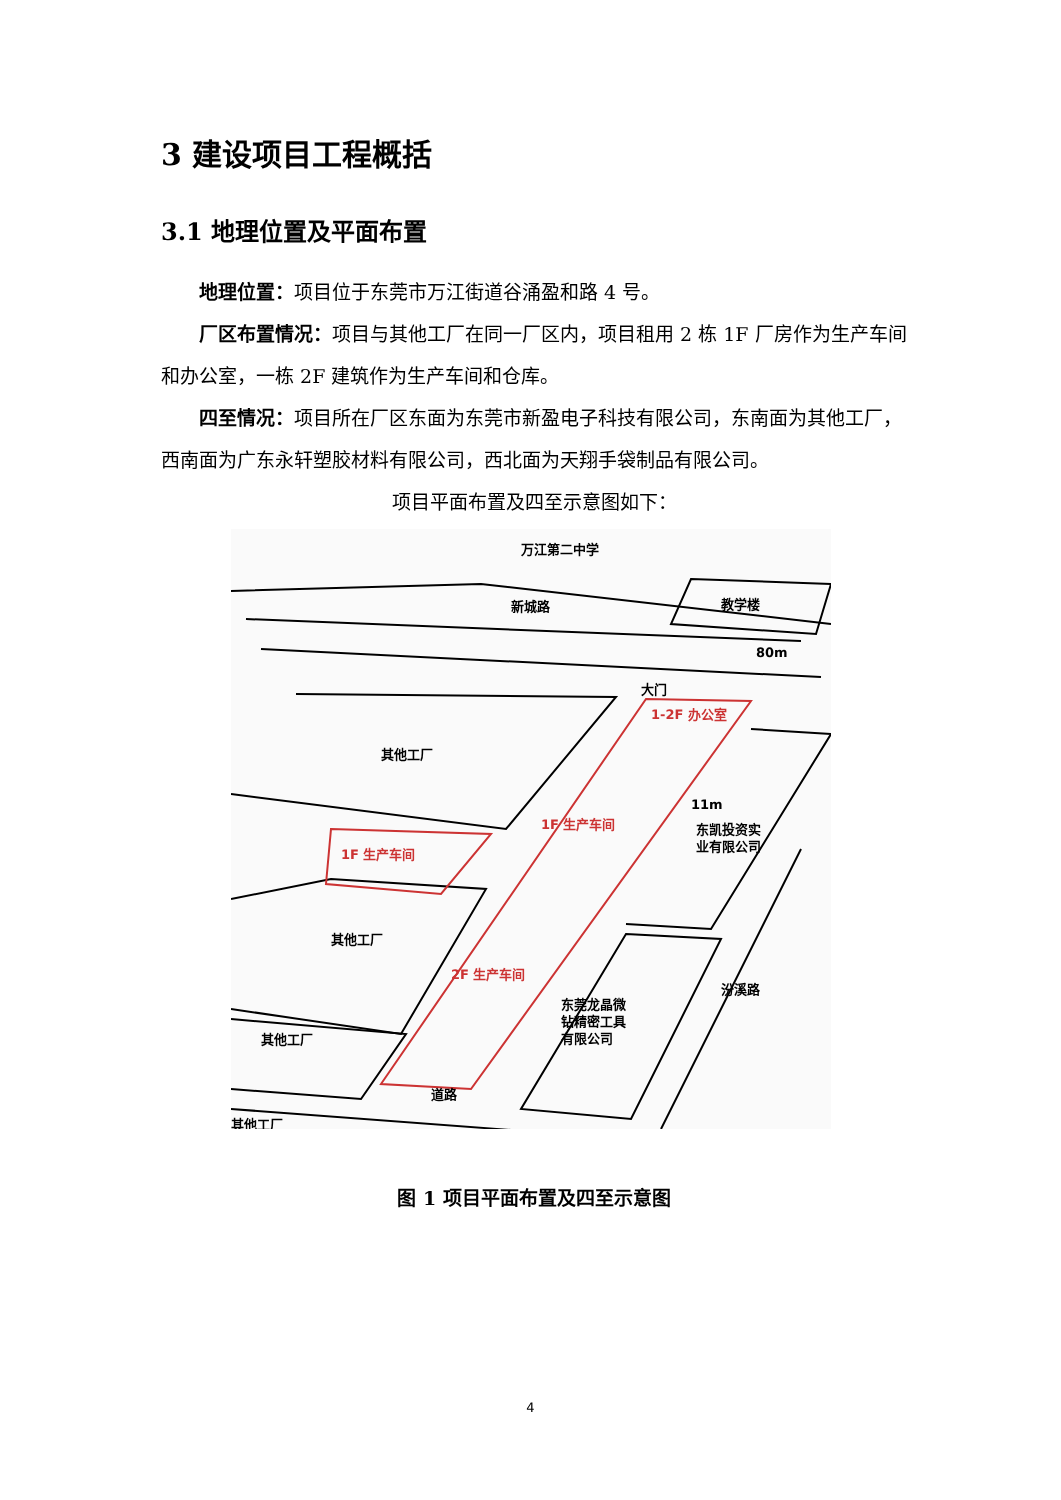3 建设项目工程概括
3.1 地理位置及平面布置
地理位置：项目位于东莞市万江街道谷涌盈和路 4 号。
厂区布置情况：项目与其他工厂在同一厂区内，项目租用 2 栋 1F 厂房作为生产车间和办公室，一栋 2F 建筑作为生产车间和仓库。
四至情况：项目所在厂区东面为东莞市新盈电子科技有限公司，东南面为其他工厂，西南面为广东永轩塑胶材料有限公司，西北面为天翔手袋制品有限公司。
项目平面布置及四至示意图如下：
万江第二中学
教学楼
新城路
80m
大门
1-2F 办公室
其他工厂
1F 生产车间
1F 生产车间
11m
东凯投资实
业有限公司
其他工厂
2F 生产车间
东莞龙晶微
钻精密工具
有限公司
汾溪路
其他工厂
道路
其他工厂
图 1 项目平面布置及四至示意图
4